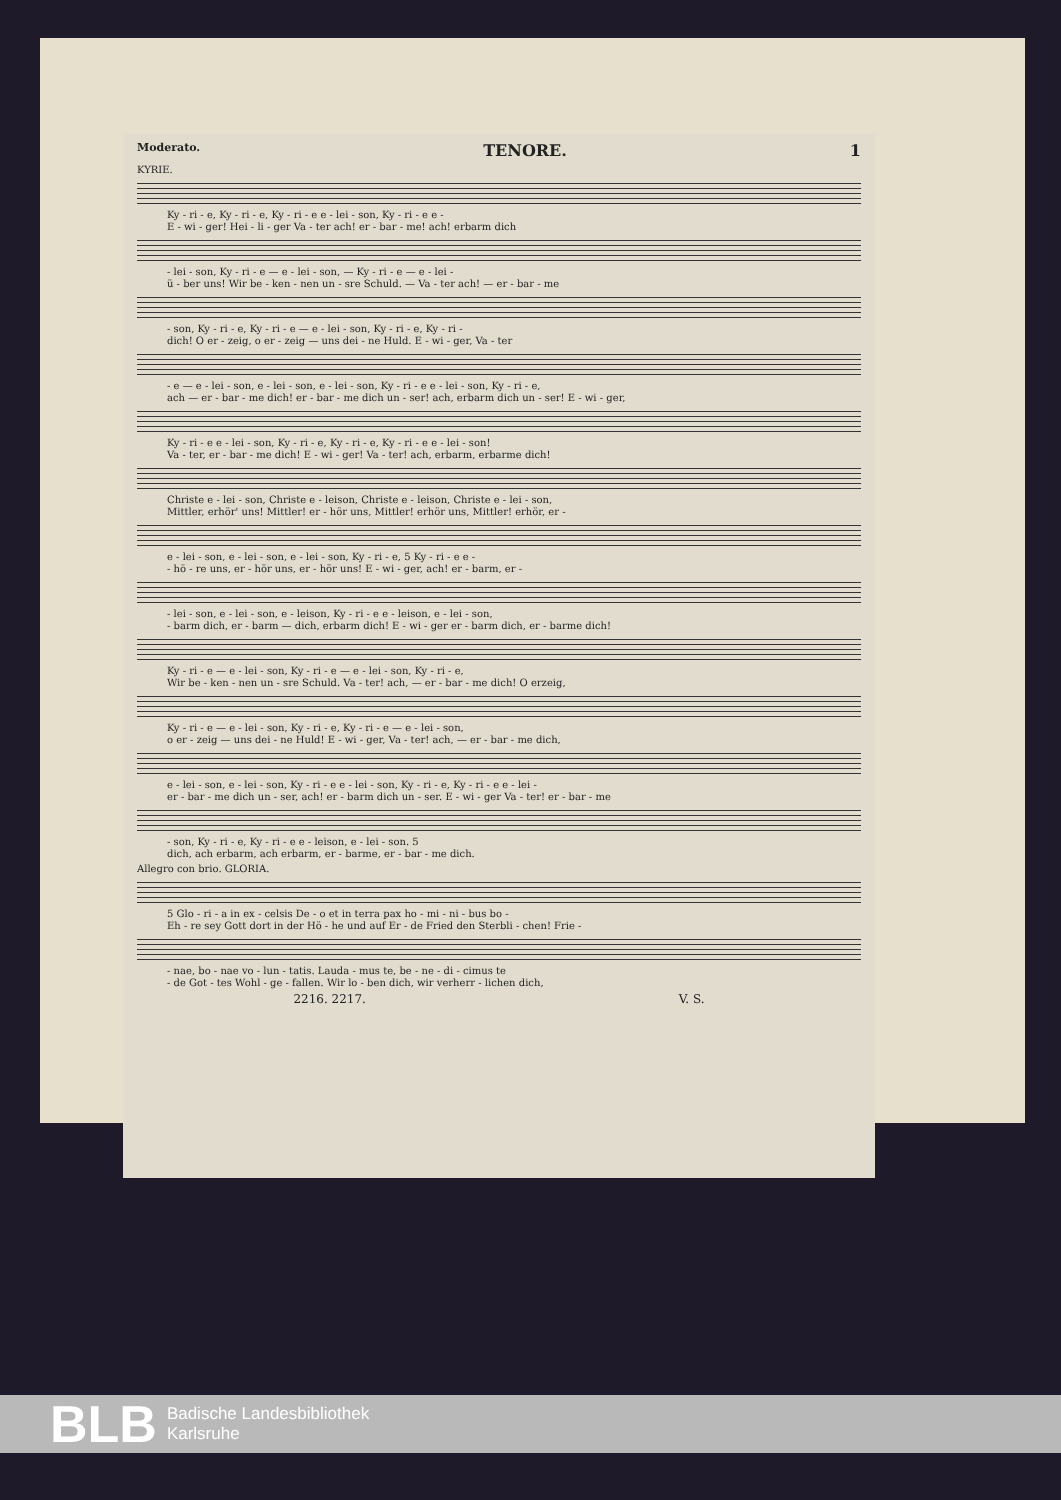Moderato. TENORE. 1
KYRIE.
Ky - ri - e, Ky - ri - e, Ky - ri - e e - lei - son, Ky - ri - e e -
E - wi - ger! Hei - li - ger Va - ter ach! er - bar - me! ach! erbarm dich
- lei - son, Ky - ri - e — e - lei - son, — Ky - ri - e — e - lei -
ü - ber uns! Wir be - ken - nen un - sre Schuld. — Va - ter ach! — er - bar - me
- son, Ky - ri - e, Ky - ri - e — e - lei - son, Ky - ri - e, Ky - ri -
dich! O er - zeig, o er - zeig — uns dei - ne Huld. E - wi - ger, Va - ter
- e — e - lei - son, e - lei - son, e - lei - son, Ky - ri - e e - lei - son, Ky - ri - e,
ach — er - bar - me dich! er - bar - me dich un - ser! ach, erbarm dich un - ser! E - wi - ger,
Ky - ri - e e - lei - son, Ky - ri - e, Ky - ri - e, Ky - ri - e e - lei - son!
Va - ter, er - bar - me dich! E - wi - ger! Va - ter! ach, erbarm, erbarme dich!
Christe e - lei - son, Christe e - leison, Christe e - leison, Christe e - lei - son,
Mittler, erhör' uns! Mittler! er - hör uns, Mittler! erhör uns, Mittler! erhör, er -
e - lei - son, e - lei - son, e - lei - son, Ky - ri - e, 5 Ky - ri - e e -
- hö - re uns, er - hör uns, er - hör uns! E - wi - ger, ach! er - barm, er -
- lei - son, e - lei - son, e - leison, Ky - ri - e e - leison, e - lei - son,
- barm dich, er - barm — dich, erbarm dich! E - wi - ger er - barm dich, er - barme dich!
Ky - ri - e — e - lei - son, Ky - ri - e — e - lei - son, Ky - ri - e,
Wir be - ken - nen un - sre Schuld. Va - ter! ach, — er - bar - me dich! O erzeig,
Ky - ri - e — e - lei - son, Ky - ri - e, Ky - ri - e — e - lei - son,
o er - zeig — uns dei - ne Huld! E - wi - ger, Va - ter! ach, — er - bar - me dich,
e - lei - son, e - lei - son, Ky - ri - e e - lei - son, Ky - ri - e, Ky - ri - e e - lei -
er - bar - me dich un - ser, ach! er - barm dich un - ser. E - wi - ger Va - ter! er - bar - me
- son, Ky - ri - e, Ky - ri - e e - leison, e - lei - son. 5
dich, ach erbarm, ach erbarm, er - barme, er - bar - me dich.
Allegro con brio. GLORIA.
5 Glo - ri - a in ex - celsis De - o et in terra pax ho - mi - ni - bus bo -
Eh - re sey Gott dort in der Hö - he und auf Er - de Fried den Sterbli - chen! Frie -
- nae, bo - nae vo - lun - tatis. Lauda - mus te, be - ne - di - cimus te
- de Got - tes Wohl - ge - fallen. Wir lo - ben dich, wir verherr - lichen dich,
2216. 2217. V. S.
BLB
Badische Landesbibliothek
Karlsruhe